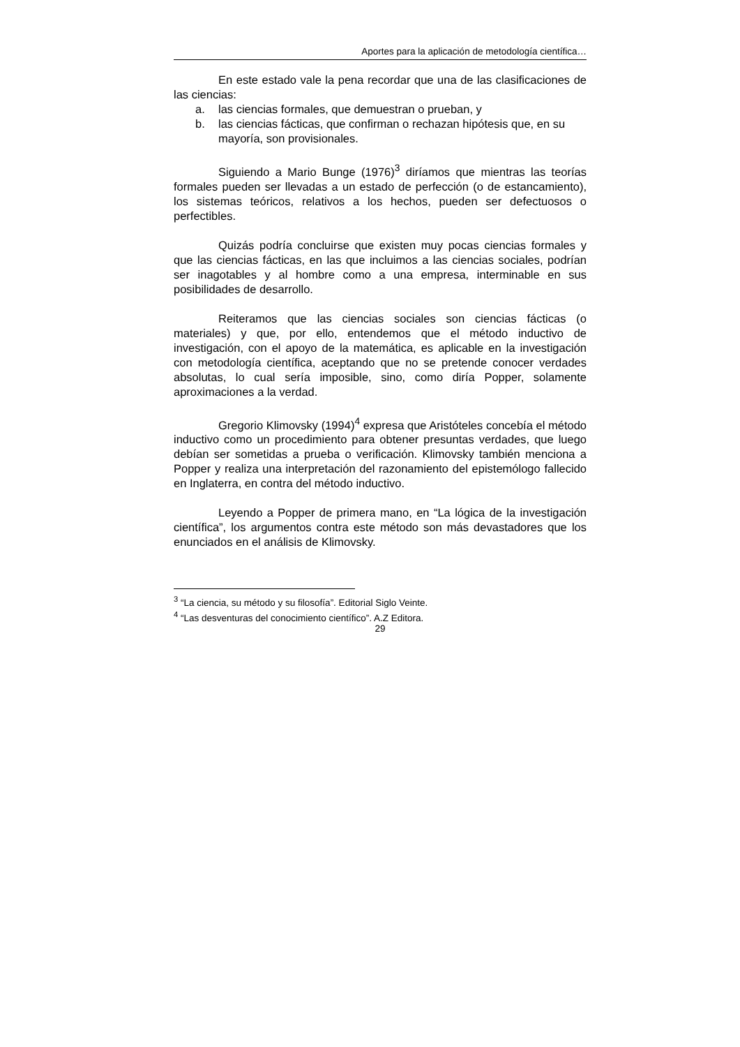Aportes para la aplicación de metodología científica…
En este estado vale la pena recordar que una de las clasificaciones de las ciencias:
a. las ciencias formales, que demuestran o prueban, y
b. las ciencias fácticas, que confirman o rechazan hipótesis que, en su mayoría, son provisionales.
Siguiendo a Mario Bunge (1976)<sup>3</sup> diríamos que mientras las teorías formales pueden ser llevadas a un estado de perfección (o de estancamiento), los sistemas teóricos, relativos a los hechos, pueden ser defectuosos o perfectibles.
Quizás podría concluirse que existen muy pocas ciencias formales y que las ciencias fácticas, en las que incluimos a las ciencias sociales, podrían ser inagotables y al hombre como a una empresa, interminable en sus posibilidades de desarrollo.
Reiteramos que las ciencias sociales son ciencias fácticas (o materiales) y que, por ello, entendemos que el método inductivo de investigación, con el apoyo de la matemática, es aplicable en la investigación con metodología científica, aceptando que no se pretende conocer verdades absolutas, lo cual sería imposible, sino, como diría Popper, solamente aproximaciones a la verdad.
Gregorio Klimovsky (1994)<sup>4</sup> expresa que Aristóteles concebía el método inductivo como un procedimiento para obtener presuntas verdades, que luego debían ser sometidas a prueba o verificación. Klimovsky también menciona a Popper y realiza una interpretación del razonamiento del epistemólogo fallecido en Inglaterra, en contra del método inductivo.
Leyendo a Popper de primera mano, en “La lógica de la investigación científica”, los argumentos contra este método son más devastadores que los enunciados en el análisis de Klimovsky.
<sup>3</sup> “La ciencia, su método y su filosofía”. Editorial Siglo Veinte.
<sup>4</sup> “Las desventuras del conocimiento científico”. A.Z Editora.
29